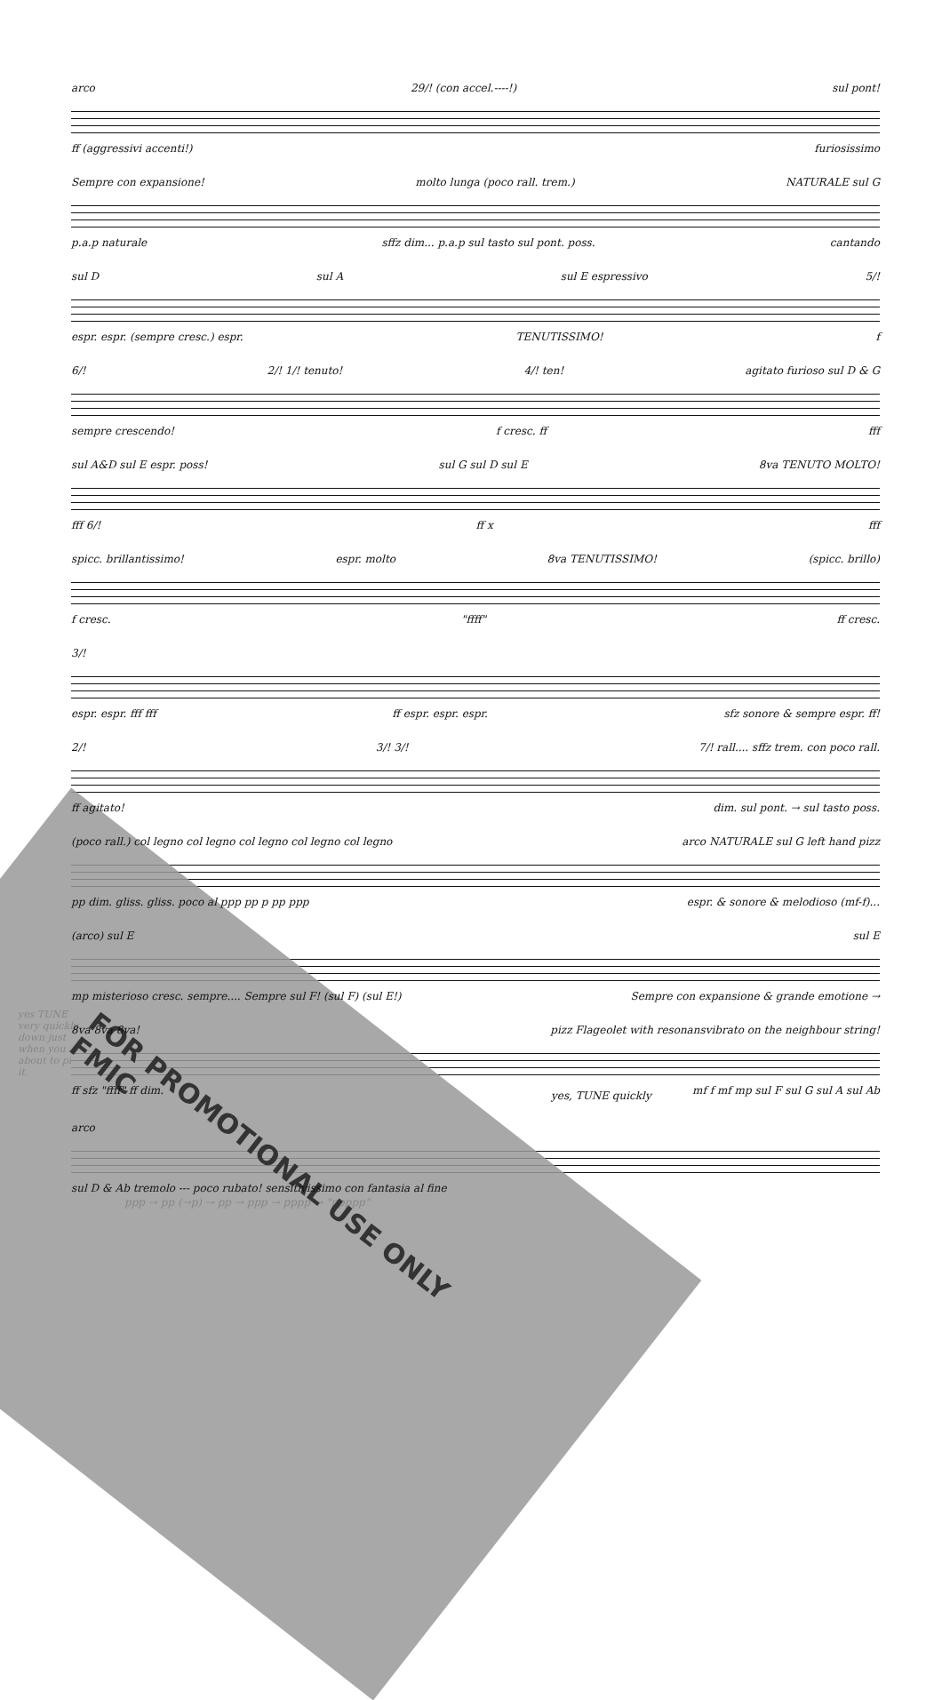arco 29/! (con accel.----!) sul pont!
ff (aggressivi accenti!) furiosissimo
Sempre con expansione! molto lunga (poco rall. trem.) NATURALE sul G
p.a.p naturale sffz dim... p.a.p sul tasto sul pont. poss. cantando
sul D sul A sul E espressivo 5/!
espr. espr. (sempre cresc.) espr. TENUTISSIMO! f
6/! 2/! 1/! tenuto! 4/! ten! agitato furioso sul D & G
sempre crescendo! f cresc. ff fff
sul A&D sul E espr. poss! sul G sul D sul E 8va TENUTO MOLTO!
fff 6/! ff x fff
spicc. brillantissimo! espr. molto 8va TENUTISSIMO! (spicc. brillo)
f cresc. "ffff" ff cresc.
3/!
espr. espr. fff fff ff espr. espr. espr. sfz sonore & sempre espr. ff!
2/! 3/! 3/! 7/! rall.... sffz trem. con poco rall.
ff agitato! dim. sul pont. → sul tasto poss.
(poco rall.) col legno col legno col legno col legno col legno arco NATURALE sul G left hand pizz
pp dim. gliss. gliss. poco al ppp pp p pp ppp espr. & sonore & melodioso (mf-f)...
(arco) sul E sul E
mp misterioso cresc. sempre.... Sempre sul F! (sul F) (sul E!) Sempre con expansione & grande emotione →
yes TUNE very quickly down just when you are about to play it.
8va 8va 8va! pizz Flageolet with resonansvibrato on the neighbour string!
ff sfz "ffff" ff dim. mf f mf mp sul F sul G sul A sul Ab
yes, TUNE quickly
arco
sul D & Ab tremolo --- poco rubato! sensitivissimo con fantasia al fine
ppp → pp (→p) → pp → ppp → pppp → "ppppp"
FOR PROMOTIONAL USE ONLY
FMIC